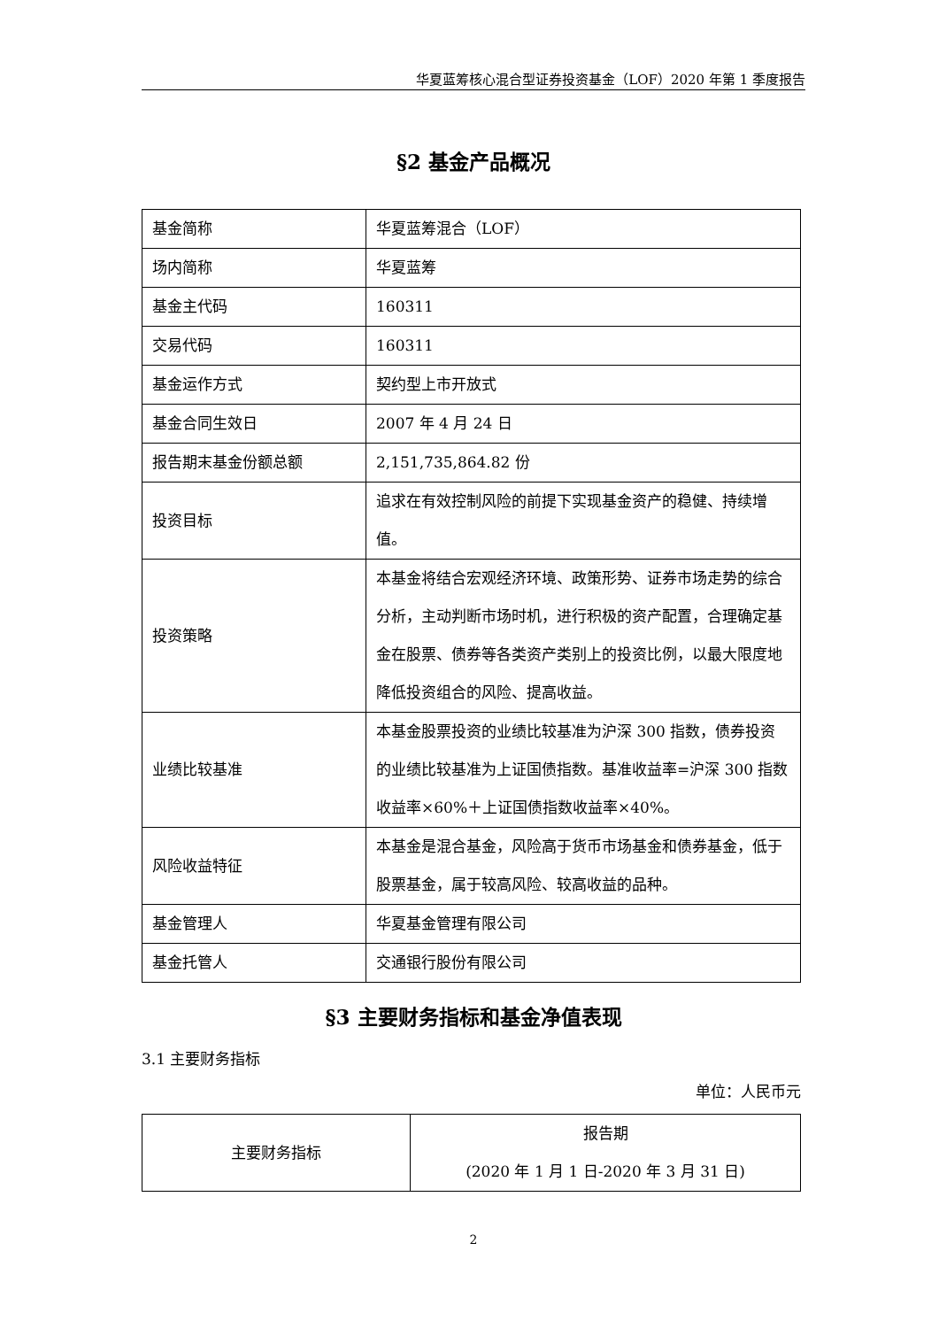华夏蓝筹核心混合型证券投资基金（LOF）2020 年第 1 季度报告
§2 基金产品概况
| 基金简称 | 华夏蓝筹混合（LOF） |
| 场内简称 | 华夏蓝筹 |
| 基金主代码 | 160311 |
| 交易代码 | 160311 |
| 基金运作方式 | 契约型上市开放式 |
| 基金合同生效日 | 2007 年 4 月 24 日 |
| 报告期末基金份额总额 | 2,151,735,864.82 份 |
| 投资目标 | 追求在有效控制风险的前提下实现基金资产的稳健、持续增值。 |
| 投资策略 | 本基金将结合宏观经济环境、政策形势、证券市场走势的综合分析，主动判断市场时机，进行积极的资产配置，合理确定基金在股票、债券等各类资产类别上的投资比例，以最大限度地降低投资组合的风险、提高收益。 |
| 业绩比较基准 | 本基金股票投资的业绩比较基准为沪深 300 指数，债券投资的业绩比较基准为上证国债指数。基准收益率=沪深 300 指数收益率×60%＋上证国债指数收益率×40%。 |
| 风险收益特征 | 本基金是混合基金，风险高于货币市场基金和债券基金，低于股票基金，属于较高风险、较高收益的品种。 |
| 基金管理人 | 华夏基金管理有限公司 |
| 基金托管人 | 交通银行股份有限公司 |
§3 主要财务指标和基金净值表现
3.1 主要财务指标
单位：人民币元
| 主要财务指标 | 报告期 (2020 年 1 月 1 日-2020 年 3 月 31 日) |
2